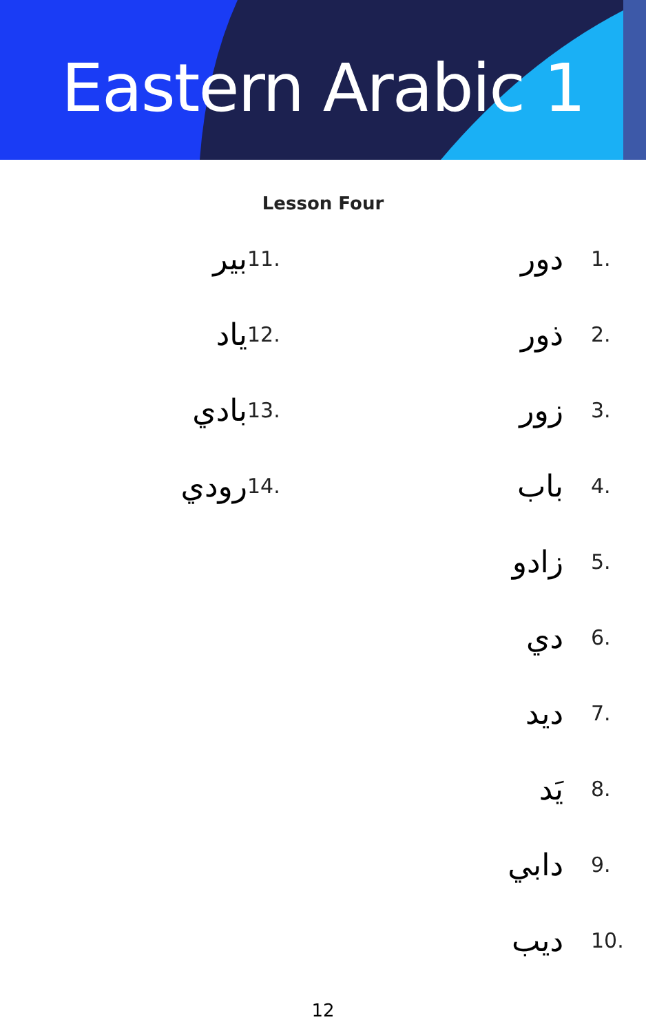Eastern Arabic 1
Lesson Four
1. دور
2. ذور
3. زور
4. باب
5. زادو
6. دي
7. ديد
8. يَد
9. دابي
10. ديب
11. بير
12. ياد
13. بادي
14. رودي
12